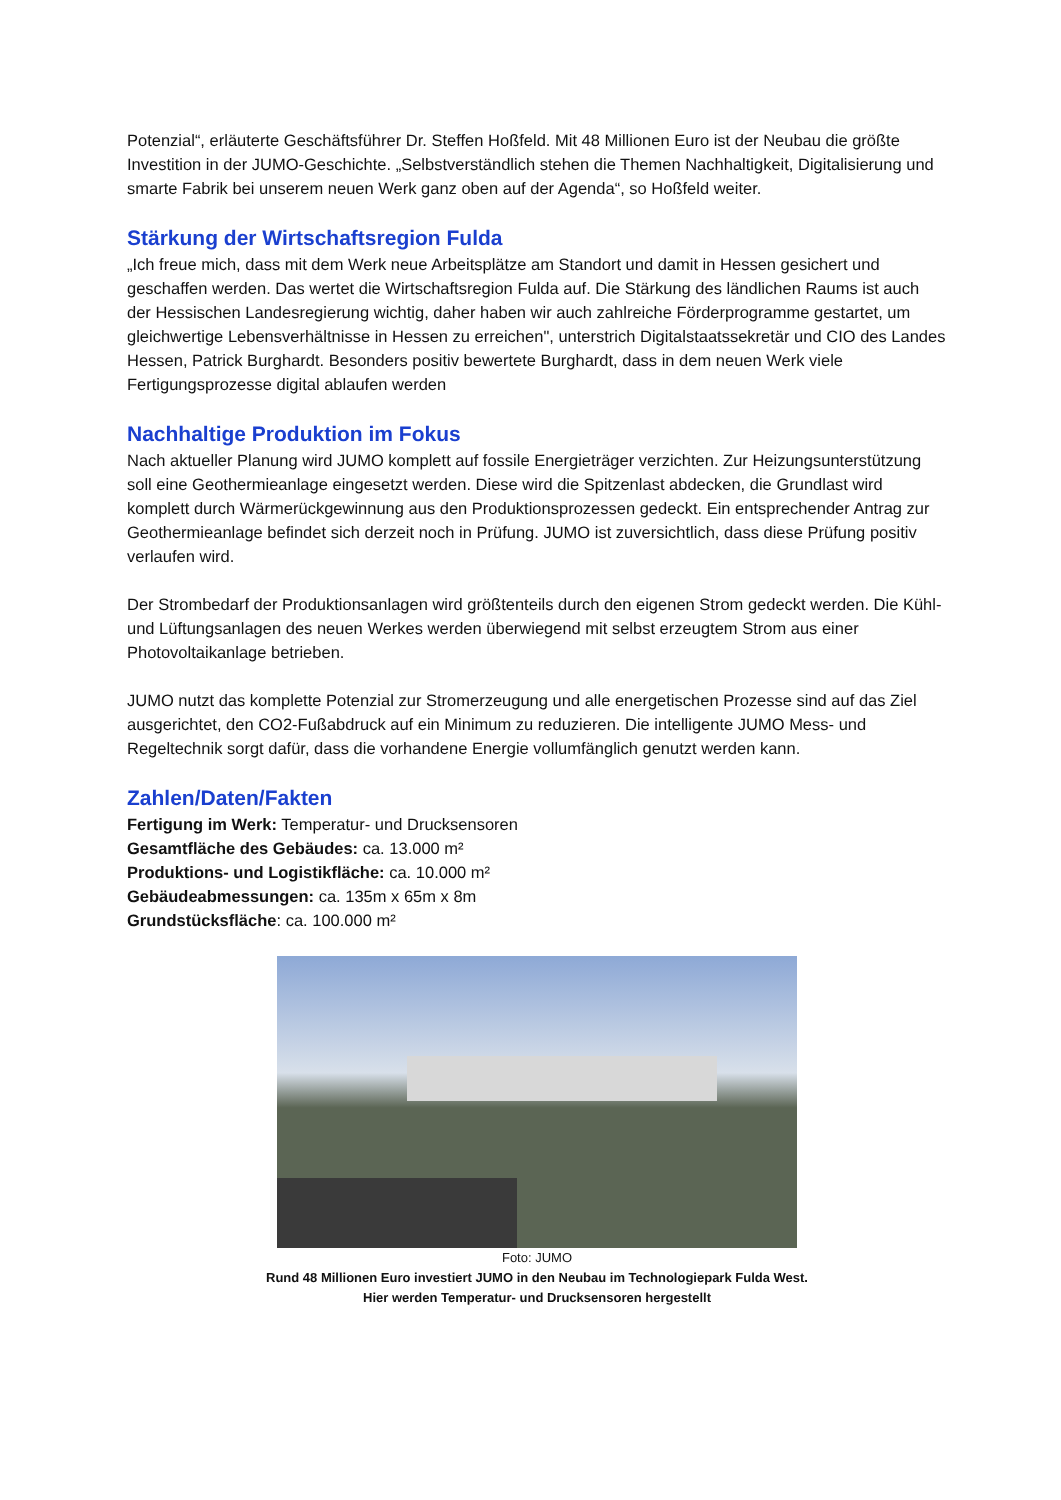Potenzial“, erläuterte Geschäftsführer Dr. Steffen Hoßfeld. Mit 48 Millionen Euro ist der Neubau die größte Investition in der JUMO-Geschichte. „Selbstverständlich stehen die Themen Nachhaltigkeit, Digitalisierung und smarte Fabrik bei unserem neuen Werk ganz oben auf der Agenda“, so Hoßfeld weiter.
Stärkung der Wirtschaftsregion Fulda
„Ich freue mich, dass mit dem Werk neue Arbeitsplätze am Standort und damit in Hessen gesichert und geschaffen werden. Das wertet die Wirtschaftsregion Fulda auf. Die Stärkung des ländlichen Raums ist auch der Hessischen Landesregierung wichtig, daher haben wir auch zahlreiche Förderprogramme gestartet, um gleichwertige Lebensverhältnisse in Hessen zu erreichen", unterstrich Digitalstaatssekretär und CIO des Landes Hessen, Patrick Burghardt. Besonders positiv bewertete Burghardt, dass in dem neuen Werk viele Fertigungsprozesse digital ablaufen werden
Nachhaltige Produktion im Fokus
Nach aktueller Planung wird JUMO komplett auf fossile Energieträger verzichten. Zur Heizungsunterstützung soll eine Geothermieanlage eingesetzt werden. Diese wird die Spitzenlast abdecken, die Grundlast wird komplett durch Wärmerückgewinnung aus den Produktionsprozessen gedeckt. Ein entsprechender Antrag zur Geothermieanlage befindet sich derzeit noch in Prüfung. JUMO ist zuversichtlich, dass diese Prüfung positiv verlaufen wird.
Der Strombedarf der Produktionsanlagen wird größtenteils durch den eigenen Strom gedeckt werden. Die Kühl- und Lüftungsanlagen des neuen Werkes werden überwiegend mit selbst erzeugtem Strom aus einer Photovoltaikanlage betrieben.
JUMO nutzt das komplette Potenzial zur Stromerzeugung und alle energetischen Prozesse sind auf das Ziel ausgerichtet, den CO2-Fußabdruck auf ein Minimum zu reduzieren. Die intelligente JUMO Mess- und Regeltechnik sorgt dafür, dass die vorhandene Energie vollumfänglich genutzt werden kann.
Zahlen/Daten/Fakten
Fertigung im Werk: Temperatur- und Drucksensoren
Gesamtfläche des Gebäudes: ca. 13.000 m²
Produktions- und Logistikfläche: ca. 10.000 m²
Gebäudeabmessungen: ca. 135m x 65m x 8m
Grundstücksfläche: ca. 100.000 m²
Foto: JUMO
Rund 48 Millionen Euro investiert JUMO in den Neubau im Technologiepark Fulda West.
Hier werden Temperatur- und Drucksensoren hergestellt